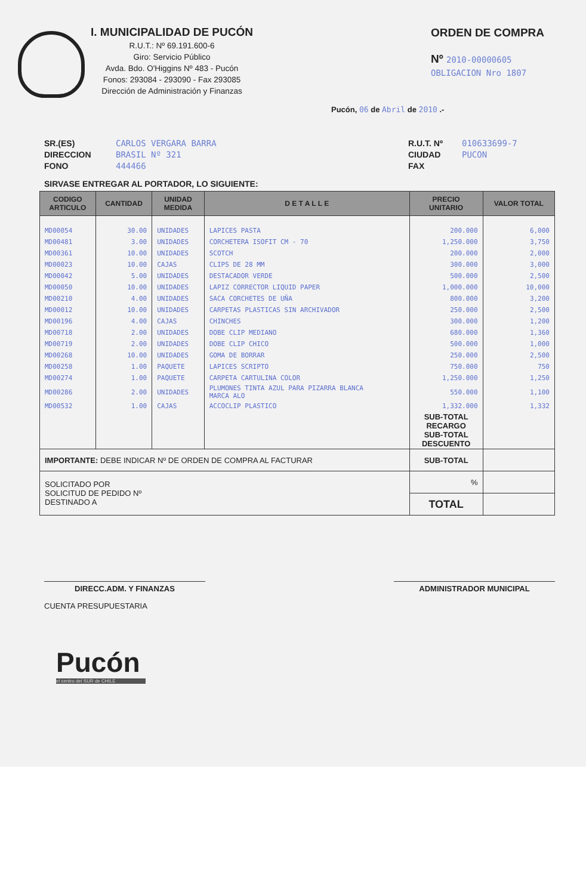I. MUNICIPALIDAD DE PUCÓN
R.U.T.: Nº 69.191.600-6
Giro: Servicio Público
Avda. Bdo. O'Higgins Nº 483 - Pucón
Fonos: 293084 - 293090 - Fax 293085
Dirección de Administración y Finanzas
ORDEN DE COMPRA
Nº 2010-00000605
OBLIGACION Nro 1807
Pucón, 06 de Abril de 2010 .-
SR.(ES)
DIRECCION
FONO
CARLOS VERGARA BARRA
BRASIL Nº 321
444466
R.U.T. Nº
CIUDAD
FAX
010633699-7
PUCON
SIRVASE ENTREGAR AL PORTADOR, LO SIGUIENTE:
| CODIGO ARTICULO | CANTIDAD | UNIDAD MEDIDA | D E T A L L E | PRECIO UNITARIO | VALOR TOTAL |
| --- | --- | --- | --- | --- | --- |
| MD00054 | 30.00 | UNIDADES | LAPICES PASTA | 200.000 | 6,000 |
| MD00481 | 3.00 | UNIDADES | CORCHETERA ISOFIT CM - 70 | 1,250.000 | 3,750 |
| MD00361 | 10.00 | UNIDADES | SCOTCH | 200.000 | 2,000 |
| MD00023 | 10.00 | CAJAS | CLIPS DE 28 MM | 300.000 | 3,000 |
| MD00042 | 5.00 | UNIDADES | DESTACADOR VERDE | 500.000 | 2,500 |
| MD00050 | 10.00 | UNIDADES | LAPIZ CORRECTOR LIQUID PAPER | 1,000.000 | 10,000 |
| MD00210 | 4.00 | UNIDADES | SACA CORCHETES DE UÑA | 800.000 | 3,200 |
| MD00012 | 10.00 | UNIDADES | CARPETAS PLASTICAS SIN ARCHIVADOR | 250.000 | 2,500 |
| MD00196 | 4.00 | CAJAS | CHINCHES | 300.000 | 1,200 |
| MD00718 | 2.00 | UNIDADES | DOBE CLIP MEDIANO | 680.000 | 1,360 |
| MD00719 | 2.00 | UNIDADES | DOBE CLIP CHICO | 500.000 | 1,000 |
| MD00268 | 10.00 | UNIDADES | GOMA DE BORRAR | 250.000 | 2,500 |
| MD00258 | 1.00 | PAQUETE | LAPICES SCRIPTO | 750.000 | 750 |
| MD00274 | 1.00 | PAQUETE | CARPETA CARTULINA COLOR | 1,250.000 | 1,250 |
| MD00286 | 2.00 | UNIDADES | PLUMONES TINTA AZUL PARA PIZARRA BLANCA MARCA ALO | 550.000 | 1,100 |
| MD00532 | 1.00 | CAJAS | ACCOCLIP PLASTICO | 1,332.000 | 1,332 |
| | | | | SUB-TOTAL RECARGO SUB-TOTAL DESCUENTO | |
| IMPORTANTE: DEBE INDICAR Nº DE ORDEN DE COMPRA AL FACTURAR | | | | SUB-TOTAL | |
| SOLICITADO POR SOLICITUD DE PEDIDO Nº DESTINADO A | | | | % | |
| | | | | TOTAL | |
DIRECC.ADM. Y FINANZAS ADMINISTRADOR MUNICIPAL
CUENTA PRESUPUESTARIA
Pucón
el centro del SUR de CHILE